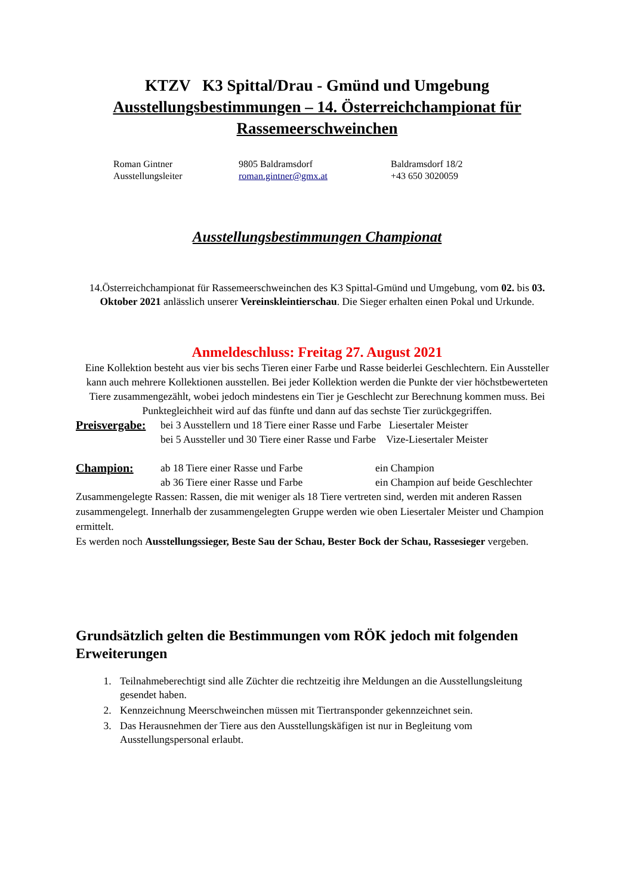KTZV K3 Spittal/Drau - Gmünd und Umgebung
Ausstellungsbestimmungen – 14. Österreichchampionat für Rassemeerschweinchen
Roman Gintner
Ausstellungsleiter
9805 Baldramsdorf
roman.gintner@gmx.at
Baldramsdorf 18/2
+43 650 3020059
Ausstellungsbestimmungen Championat
14.Österreichchampionat für Rassemeerschweinchen des K3 Spittal-Gmünd und Umgebung, vom 02. bis 03. Oktober 2021 anlässlich unserer Vereinskleintierschau. Die Sieger erhalten einen Pokal und Urkunde.
Anmeldeschluss: Freitag 27. August 2021
Eine Kollektion besteht aus vier bis sechs Tieren einer Farbe und Rasse beiderlei Geschlechtern. Ein Aussteller kann auch mehrere Kollektionen ausstellen. Bei jeder Kollektion werden die Punkte der vier höchstbewerteten Tiere zusammengezählt, wobei jedoch mindestens ein Tier je Geschlecht zur Berechnung kommen muss. Bei Punktegleichheit wird auf das fünfte und dann auf das sechste Tier zurückgegriffen.
Preisvergabe:
bei 3 Ausstellern und 18 Tiere einer Rasse und Farbe Liesertaler Meister
bei 5 Aussteller und 30 Tiere einer Rasse und Farbe Vize-Liesertaler Meister
Champion: ab 18 Tiere einer Rasse und Farbe
ab 36 Tiere einer Rasse und Farbe
ein Champion
ein Champion auf beide Geschlechter
Zusammengelegte Rassen: Rassen, die mit weniger als 18 Tiere vertreten sind, werden mit anderen Rassen zusammengelegt. Innerhalb der zusammengelegten Gruppe werden wie oben Liesertaler Meister und Champion ermittelt.
Es werden noch Ausstellungssieger, Beste Sau der Schau, Bester Bock der Schau, Rassesieger vergeben.
Grundsätzlich gelten die Bestimmungen vom RÖK jedoch mit folgenden Erweiterungen
1. Teilnahmeberechtigt sind alle Züchter die rechtzeitig ihre Meldungen an die Ausstellungsleitung gesendet haben.
2. Kennzeichnung Meerschweinchen müssen mit Tiertransponder gekennzeichnet sein.
3. Das Herausnehmen der Tiere aus den Ausstellungskäfigen ist nur in Begleitung vom Ausstellungspersonal erlaubt.